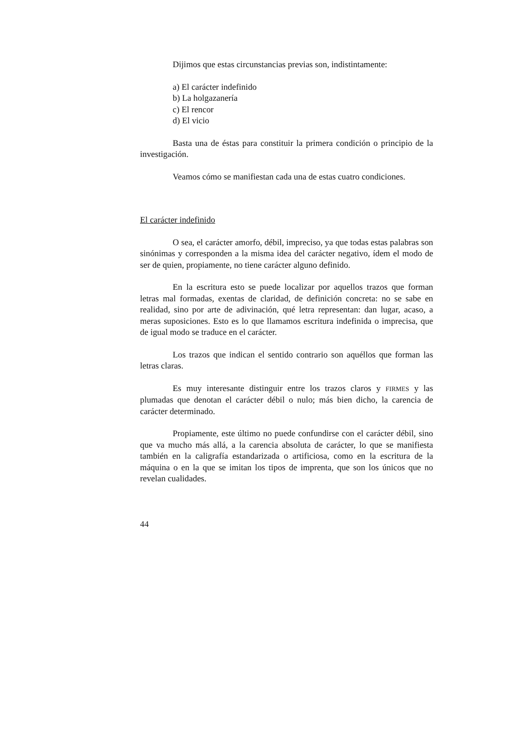Dijimos que estas circunstancias previas son, indistintamente:
a) El carácter indefinido
b) La holgazanería
c) El rencor
d) El vicio
Basta una de éstas para constituir la primera condición o principio de la investigación.
Veamos cómo se manifiestan cada una de estas cuatro condiciones.
El carácter indefinido
O sea, el carácter amorfo, débil, impreciso, ya que todas estas palabras son sinónimas y corresponden a la misma idea del carácter negativo, ídem el modo de ser de quien, propiamente, no tiene carácter alguno definido.
En la escritura esto se puede localizar por aquellos trazos que forman letras mal formadas, exentas de claridad, de definición concreta: no se sabe en realidad, sino por arte de adivinación, qué letra representan: dan lugar, acaso, a meras suposiciones. Esto es lo que llamamos escritura indefinida o imprecisa, que de igual modo se traduce en el carácter.
Los trazos que indican el sentido contrario son aquéllos que forman las letras claras.
Es muy interesante distinguir entre los trazos claros y FIRMES y las plumadas que denotan el carácter débil o nulo; más bien dicho, la carencia de carácter determinado.
Propiamente, este último no puede confundirse con el carácter débil, sino que va mucho más allá, a la carencia absoluta de carácter, lo que se manifiesta también en la caligrafía estandarizada o artificiosa, como en la escritura de la máquina o en la que se imitan los tipos de imprenta, que son los únicos que no revelan cualidades.
44